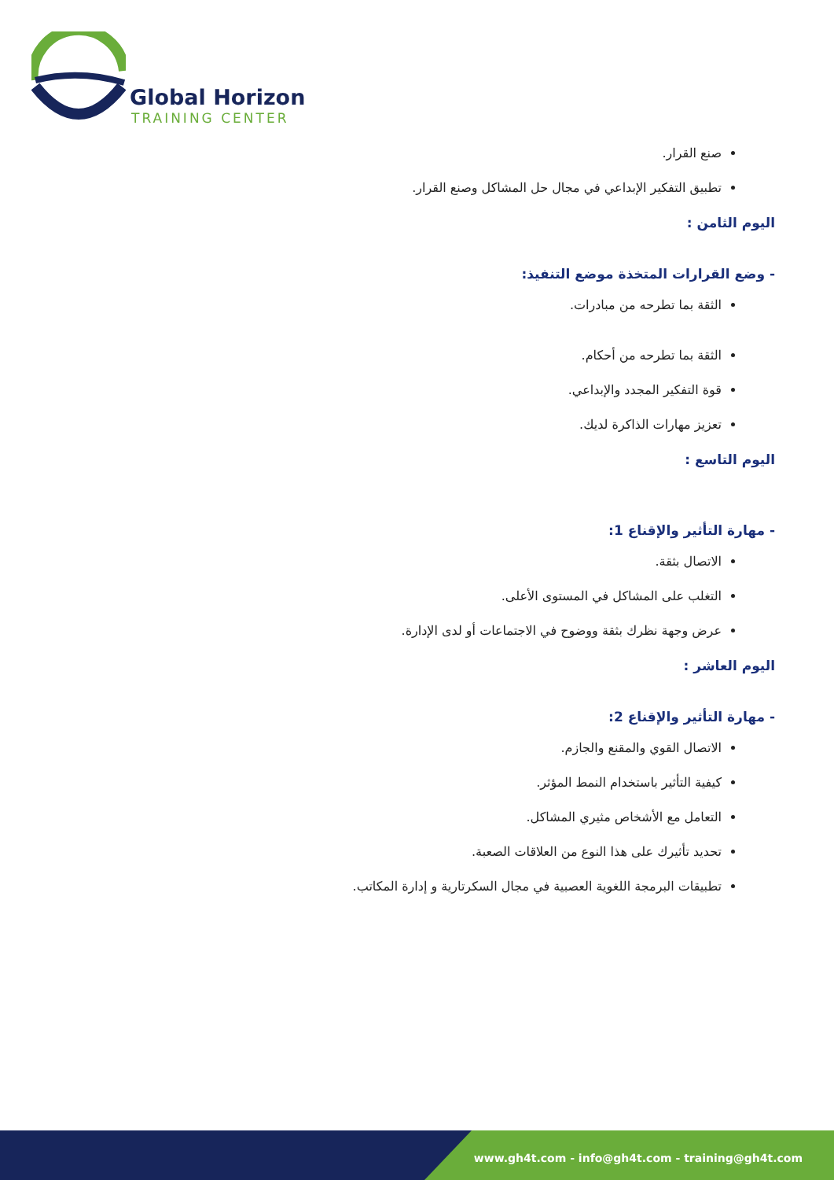Global Horizon
TRAINING CENTER
صنع القرار.
تطبيق التفكير الإبداعي في مجال حل المشاكل وصنع القرار.
اليوم الثامن :
- وضع القرارات المتخذة موضع التنفيذ:
الثقة بما تطرحه من مبادرات.
الثقة بما تطرحه من أحكام.
قوة التفكير المجدد والإبداعي.
تعزيز مهارات الذاكرة لديك.
اليوم التاسع :
- مهارة التأثير والإقناع 1:
الاتصال بثقة.
التغلب على المشاكل في المستوى الأعلى.
عرض وجهة نظرك بثقة ووضوح في الاجتماعات أو لدى الإدارة.
اليوم العاشر :
- مهارة التأثير والإقناع 2:
الاتصال القوي والمقنع والجازم.
كيفية التأثير باستخدام النمط المؤثر.
التعامل مع الأشخاص مثيري المشاكل.
تحديد تأثيرك على هذا النوع من العلاقات الصعبة.
تطبيقات البرمجة اللغوية العصبية في مجال السكرتارية و إدارة المكاتب.
www.gh4t.com - info@gh4t.com - training@gh4t.com